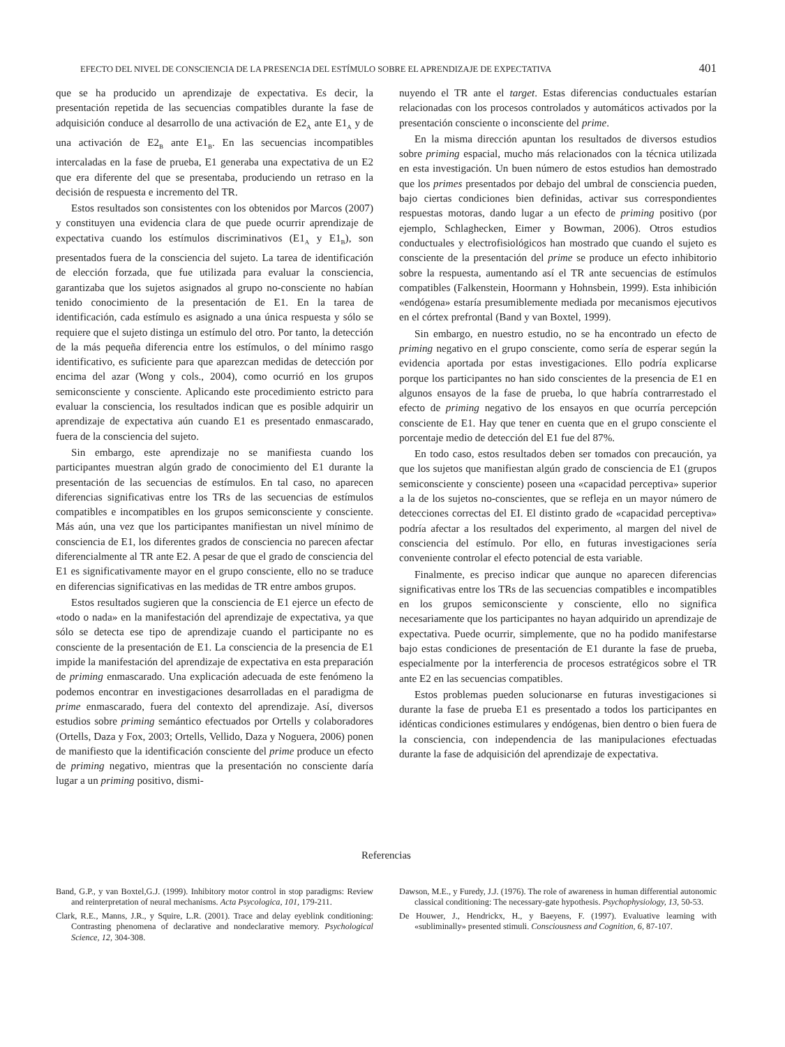EFECTO DEL NIVEL DE CONSCIENCIA DE LA PRESENCIA DEL ESTÍMULO SOBRE EL APRENDIZAJE DE EXPECTATIVA 401
que se ha producido un aprendizaje de expectativa. Es decir, la presentación repetida de las secuencias compatibles durante la fase de adquisición conduce al desarrollo de una activación de E2<sub>A</sub> ante E1<sub>A</sub> y de una activación de E2<sub>B</sub> ante E1<sub>B</sub>. En las secuencias incompatibles intercaladas en la fase de prueba, E1 generaba una expectativa de un E2 que era diferente del que se presentaba, produciendo un retraso en la decisión de respuesta e incremento del TR.
Estos resultados son consistentes con los obtenidos por Marcos (2007) y constituyen una evidencia clara de que puede ocurrir aprendizaje de expectativa cuando los estímulos discriminativos (E1<sub>A</sub> y E1<sub>B</sub>), son presentados fuera de la consciencia del sujeto. La tarea de identificación de elección forzada, que fue utilizada para evaluar la consciencia, garantizaba que los sujetos asignados al grupo no-consciente no habían tenido conocimiento de la presentación de E1. En la tarea de identificación, cada estímulo es asignado a una única respuesta y sólo se requiere que el sujeto distinga un estímulo del otro. Por tanto, la detección de la más pequeña diferencia entre los estímulos, o del mínimo rasgo identificativo, es suficiente para que aparezcan medidas de detección por encima del azar (Wong y cols., 2004), como ocurrió en los grupos semiconsciente y consciente. Aplicando este procedimiento estricto para evaluar la consciencia, los resultados indican que es posible adquirir un aprendizaje de expectativa aún cuando E1 es presentado enmascarado, fuera de la consciencia del sujeto.
Sin embargo, este aprendizaje no se manifiesta cuando los participantes muestran algún grado de conocimiento del E1 durante la presentación de las secuencias de estímulos. En tal caso, no aparecen diferencias significativas entre los TRs de las secuencias de estímulos compatibles e incompatibles en los grupos semiconsciente y consciente. Más aún, una vez que los participantes manifiestan un nivel mínimo de consciencia de E1, los diferentes grados de consciencia no parecen afectar diferencialmente al TR ante E2. A pesar de que el grado de consciencia del E1 es significativamente mayor en el grupo consciente, ello no se traduce en diferencias significativas en las medidas de TR entre ambos grupos.
Estos resultados sugieren que la consciencia de E1 ejerce un efecto de «todo o nada» en la manifestación del aprendizaje de expectativa, ya que sólo se detecta ese tipo de aprendizaje cuando el participante no es consciente de la presentación de E1. La consciencia de la presencia de E1 impide la manifestación del aprendizaje de expectativa en esta preparación de priming enmascarado. Una explicación adecuada de este fenómeno la podemos encontrar en investigaciones desarrolladas en el paradigma de prime enmascarado, fuera del contexto del aprendizaje. Así, diversos estudios sobre priming semántico efectuados por Ortells y colaboradores (Ortells, Daza y Fox, 2003; Ortells, Vellido, Daza y Noguera, 2006) ponen de manifiesto que la identificación consciente del prime produce un efecto de priming negativo, mientras que la presentación no consciente daría lugar a un priming positivo, dismi-
nuyendo el TR ante el target. Estas diferencias conductuales estarían relacionadas con los procesos controlados y automáticos activados por la presentación consciente o inconsciente del prime.
En la misma dirección apuntan los resultados de diversos estudios sobre priming espacial, mucho más relacionados con la técnica utilizada en esta investigación. Un buen número de estos estudios han demostrado que los primes presentados por debajo del umbral de consciencia pueden, bajo ciertas condiciones bien definidas, activar sus correspondientes respuestas motoras, dando lugar a un efecto de priming positivo (por ejemplo, Schlaghecken, Eimer y Bowman, 2006). Otros estudios conductuales y electrofisiológicos han mostrado que cuando el sujeto es consciente de la presentación del prime se produce un efecto inhibitorio sobre la respuesta, aumentando así el TR ante secuencias de estímulos compatibles (Falkenstein, Hoormann y Hohnsbein, 1999). Esta inhibición «endógena» estaría presumiblemente mediada por mecanismos ejecutivos en el córtex prefrontal (Band y van Boxtel, 1999).
Sin embargo, en nuestro estudio, no se ha encontrado un efecto de priming negativo en el grupo consciente, como sería de esperar según la evidencia aportada por estas investigaciones. Ello podría explicarse porque los participantes no han sido conscientes de la presencia de E1 en algunos ensayos de la fase de prueba, lo que habría contrarrestado el efecto de priming negativo de los ensayos en que ocurría percepción consciente de E1. Hay que tener en cuenta que en el grupo consciente el porcentaje medio de detección del E1 fue del 87%.
En todo caso, estos resultados deben ser tomados con precaución, ya que los sujetos que manifiestan algún grado de consciencia de E1 (grupos semiconsciente y consciente) poseen una «capacidad perceptiva» superior a la de los sujetos no-conscientes, que se refleja en un mayor número de detecciones correctas del EI. El distinto grado de «capacidad perceptiva» podría afectar a los resultados del experimento, al margen del nivel de consciencia del estímulo. Por ello, en futuras investigaciones sería conveniente controlar el efecto potencial de esta variable.
Finalmente, es preciso indicar que aunque no aparecen diferencias significativas entre los TRs de las secuencias compatibles e incompatibles en los grupos semiconsciente y consciente, ello no significa necesariamente que los participantes no hayan adquirido un aprendizaje de expectativa. Puede ocurrir, simplemente, que no ha podido manifestarse bajo estas condiciones de presentación de E1 durante la fase de prueba, especialmente por la interferencia de procesos estratégicos sobre el TR ante E2 en las secuencias compatibles.
Estos problemas pueden solucionarse en futuras investigaciones si durante la fase de prueba E1 es presentado a todos los participantes en idénticas condiciones estimulares y endógenas, bien dentro o bien fuera de la consciencia, con independencia de las manipulaciones efectuadas durante la fase de adquisición del aprendizaje de expectativa.
Referencias
Band, G.P., y van Boxtel,G.J. (1999). Inhibitory motor control in stop paradigms: Review and reinterpretation of neural mechanisms. Acta Psycologica, 101, 179-211.
Clark, R.E., Manns, J.R., y Squire, L.R. (2001). Trace and delay eyeblink conditioning: Contrasting phenomena of declarative and nondeclarative memory. Psychological Science, 12, 304-308.
Dawson, M.E., y Furedy, J.J. (1976). The role of awareness in human differential autonomic classical conditioning: The necessary-gate hypothesis. Psychophysiology, 13, 50-53.
De Houwer, J., Hendrickx, H., y Baeyens, F. (1997). Evaluative learning with «subliminally» presented stimuli. Consciousness and Cognition, 6, 87-107.